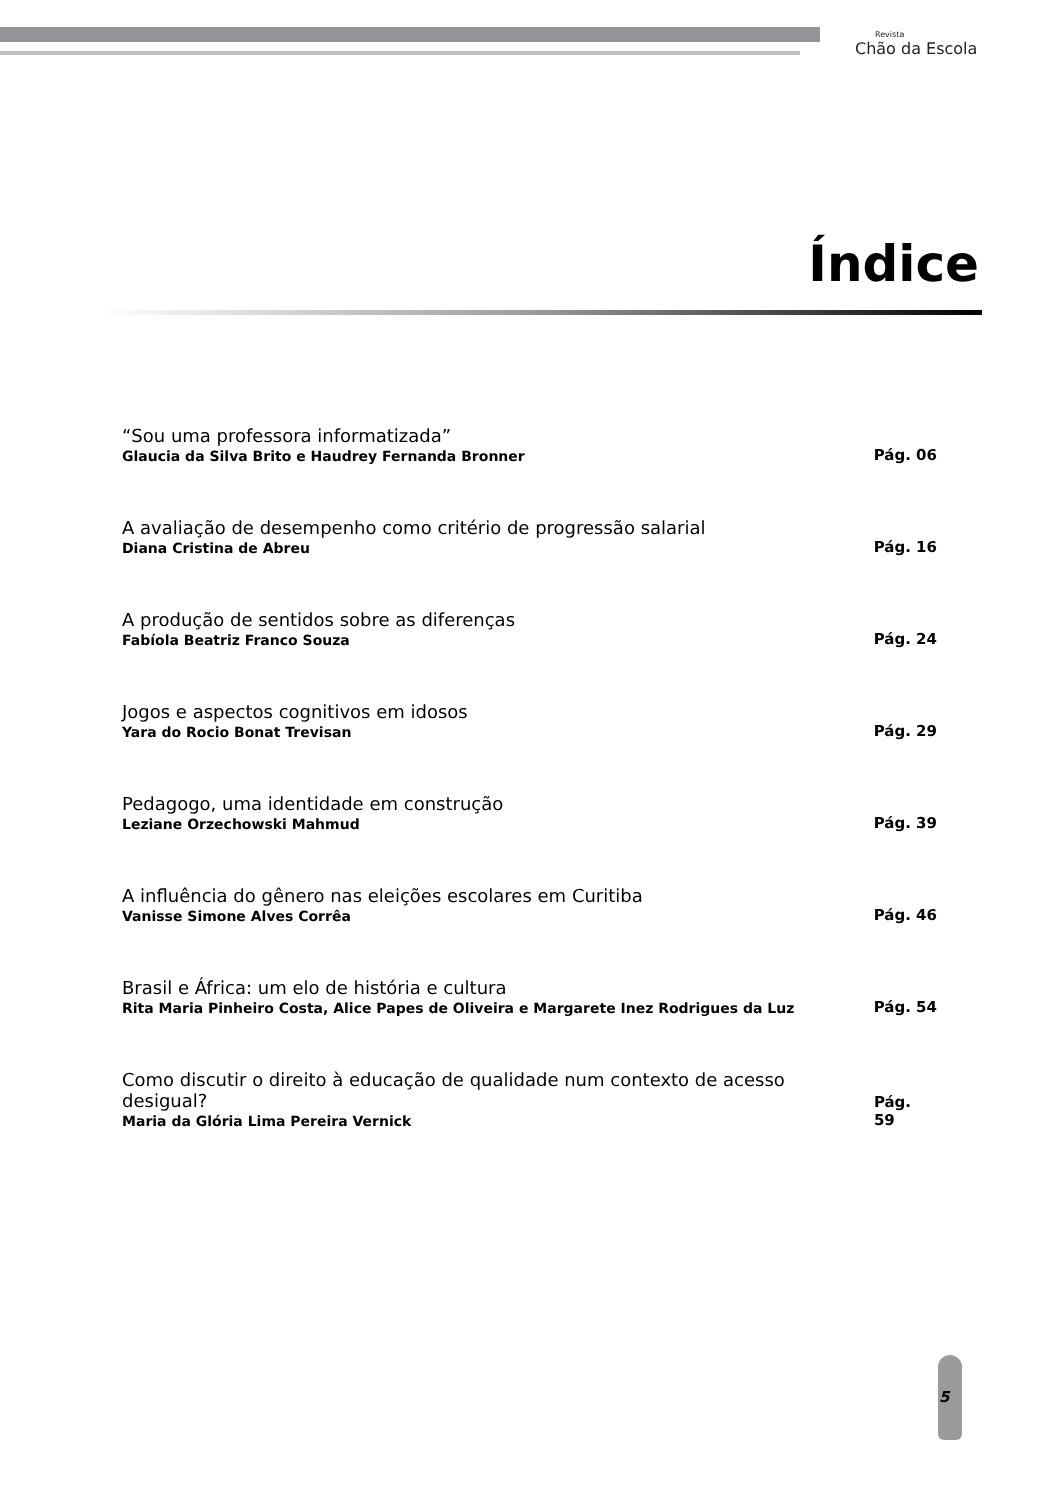Revista
Chão da Escola
Índice
“Sou uma professora informatizada”
Glaucia da Silva Brito e Haudrey Fernanda Bronner
Pág. 06
A avaliação de desempenho como critério de progressão salarial
Diana Cristina de Abreu
Pág. 16
A produção de sentidos sobre as diferenças
Fabíola Beatriz Franco Souza
Pág. 24
Jogos e aspectos cognitivos em idosos
Yara do Rocio Bonat Trevisan
Pág. 29
Pedagogo, uma identidade em construção
Leziane Orzechowski Mahmud
Pág. 39
A influência do gênero nas eleições escolares em Curitiba
Vanisse Simone Alves Corrêa
Pág. 46
Brasil e África: um elo de história e cultura
Rita Maria Pinheiro Costa, Alice Papes de Oliveira e Margarete Inez Rodrigues da Luz
Pág. 54
Como discutir o direito à educação de qualidade num contexto de acesso desigual?
Maria da Glória Lima Pereira Vernick
Pág. 59
5